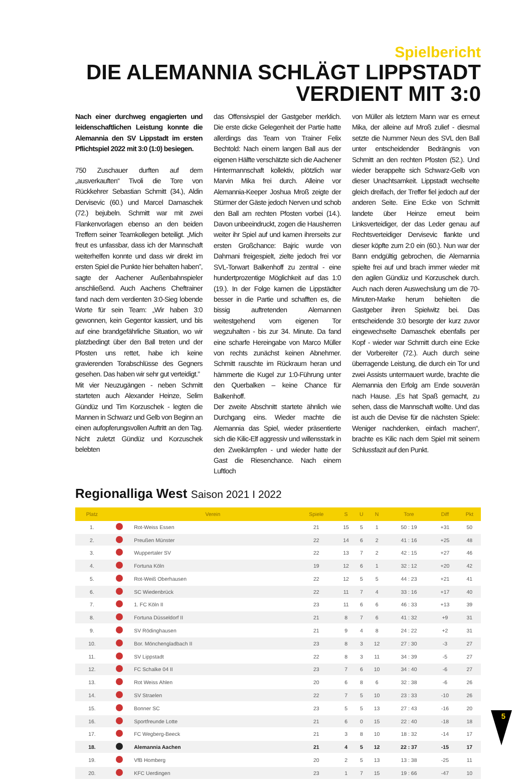Spielbericht
DIE ALEMANNIA SCHLÄGT LIPPSTADT
VERDIENT MIT 3:0
Nach einer durchweg engagierten und leidenschaftlichen Leistung konnte die Alemannia den SV Lippstadt im ersten Pflichtspiel 2022 mit 3:0 (1:0) besiegen.
750 Zuschauer durften auf dem „ausverkauften“ Tivoli die Tore von Rückkehrer Sebastian Schmitt (34.), Aldin Dervisevic (60.) und Marcel Damaschek (72.) bejubeln. Schmitt war mit zwei Flankenvorlagen ebenso an den beiden Treffern seiner Teamkollegen beteiligt. „Mich freut es unfassbar, dass ich der Mannschaft weiterhelfen konnte und dass wir direkt im ersten Spiel die Punkte hier behalten haben”, sagte der Aachener Außenbahnspieler anschließend. Auch Aachens Cheftrainer fand nach dem verdienten 3:0-Sieg lobende Worte für sein Team: „Wir haben 3:0 gewonnen, kein Gegentor kassiert, und bis auf eine brandgefährliche Situation, wo wir platzbedingt über den Ball treten und der Pfosten uns rettet, habe ich keine gravierenden Torabschlüsse des Gegners gesehen. Das haben wir sehr gut verteidigt.”
Mit vier Neuzugängen - neben Schmitt starteten auch Alexander Heinze, Selim Gündüz und Tim Korzuschek - legten die Mannen in Schwarz und Gelb von Beginn an einen aufopferungsvollen Auftritt an den Tag. Nicht zuletzt Gündüz und Korzuschek belebten
das Offensivspiel der Gastgeber merklich. Die erste dicke Gelegenheit der Partie hatte allerdings das Team von Trainer Felix Bechtold: Nach einem langen Ball aus der eigenen Hälfte verschätzte sich die Aachener Hintermannschaft kollektiv, plötzlich war Marvin Mika frei durch. Alleine vor Alemannia-Keeper Joshua Mroß zeigte der Stürmer der Gäste jedoch Nerven und schob den Ball am rechten Pfosten vorbei (14.). Davon unbeeindruckt, zogen die Hausherren weiter ihr Spiel auf und kamen ihrerseits zur ersten Großchance: Bajric wurde von Dahmani freigespielt, zielte jedoch frei vor SVL-Torwart Balkenhoff zu zentral - eine hundertprozentige Möglichkeit auf das 1:0 (19.). In der Folge kamen die Lippstädter besser in die Partie und schafften es, die bissig auftretenden Alemannen weitestgehend vom eigenen Tor wegzuhalten - bis zur 34. Minute. Da fand eine scharfe Hereingabe von Marco Müller von rechts zunächst keinen Abnehmer. Schmitt rauschte im Rückraum heran und hämmerte die Kugel zur 1:0-Führung unter den Querbalken – keine Chance für Balkenhoff.
Der zweite Abschnitt startete ähnlich wie Durchgang eins. Wieder machte die Alemannia das Spiel, wieder präsentierte sich die Kilic-Elf aggressiv und willensstark in den Zweikämpfen - und wieder hatte der Gast die Riesenchance. Nach einem Luftloch
von Müller als letztem Mann war es erneut Mika, der alleine auf Mroß zulief - diesmal setzte die Nummer Neun des SVL den Ball unter entscheidender Bedrängnis von Schmitt an den rechten Pfosten (52.). Und wieder berappelte sich Schwarz-Gelb von dieser Unachtsamkeit. Lippstadt wechselte gleich dreifach, der Treffer fiel jedoch auf der anderen Seite. Eine Ecke von Schmitt landete über Heinze erneut beim Linksverteidiger, der das Leder genau auf Rechtsverteidiger Dervisevic flankte und dieser köpfte zum 2:0 ein (60.). Nun war der Bann endgültig gebrochen, die Alemannia spielte frei auf und brach immer wieder mit den agilen Gündüz und Korzuschek durch. Auch nach deren Auswechslung um die 70-Minuten-Marke herum behielten die Gastgeber ihren Spielwitz bei. Das entscheidende 3:0 besorgte der kurz zuvor eingewechselte Damaschek ebenfalls per Kopf - wieder war Schmitt durch eine Ecke der Vorbereiter (72.). Auch durch seine überragende Leistung, die durch ein Tor und zwei Assists untermauert wurde, brachte die Alemannia den Erfolg am Ende souverän nach Hause. „Es hat Spaß gemacht, zu sehen, dass die Mannschaft wollte. Und das ist auch die Devise für die nächsten Spiele: Weniger nachdenken, einfach machen“, brachte es Kilic nach dem Spiel mit seinem Schlussfazit auf den Punkt.
Regionalliga West Saison 2021 I 2022
| Platz | | Verein | Spiele | S | U | N | Tore | Diff | Pkt |
| --- | --- | --- | --- | --- | --- | --- | --- | --- | --- |
| 1. | | Rot-Weiss Essen | 21 | 15 | 5 | 1 | 50 : 19 | +31 | 50 |
| 2. | | Preußen Münster | 22 | 14 | 6 | 2 | 41 : 16 | +25 | 48 |
| 3. | | Wuppertaler SV | 22 | 13 | 7 | 2 | 42 : 15 | +27 | 46 |
| 4. | | Fortuna Köln | 19 | 12 | 6 | 1 | 32 : 12 | +20 | 42 |
| 5. | | Rot-Weiß Oberhausen | 22 | 12 | 5 | 5 | 44 : 23 | +21 | 41 |
| 6. | | SC Wiedenbrück | 22 | 11 | 7 | 4 | 33 : 16 | +17 | 40 |
| 7. | | 1. FC Köln II | 23 | 11 | 6 | 6 | 46 : 33 | +13 | 39 |
| 8. | | Fortuna Düsseldorf II | 21 | 8 | 7 | 6 | 41 : 32 | +9 | 31 |
| 9. | | SV Rödinghausen | 21 | 9 | 4 | 8 | 24 : 22 | +2 | 31 |
| 10. | | Bor. Mönchengladbach II | 23 | 8 | 3 | 12 | 27 : 30 | -3 | 27 |
| 11. | | SV Lippstadt | 22 | 8 | 3 | 11 | 34 : 39 | -5 | 27 |
| 12. | | FC Schalke 04 II | 23 | 7 | 6 | 10 | 34 : 40 | -6 | 27 |
| 13. | | Rot Weiss Ahlen | 20 | 6 | 8 | 6 | 32 : 38 | -6 | 26 |
| 14. | | SV Straelen | 22 | 7 | 5 | 10 | 23 : 33 | -10 | 26 |
| 15. | | Bonner SC | 23 | 5 | 5 | 13 | 27 : 43 | -16 | 20 |
| 16. | | Sportfreunde Lotte | 21 | 6 | 0 | 15 | 22 : 40 | -18 | 18 |
| 17. | | FC Wegberg-Beeck | 21 | 3 | 8 | 10 | 18 : 32 | -14 | 17 |
| 18. | | Alemannia Aachen | 21 | 4 | 5 | 12 | 22 : 37 | -15 | 17 |
| 19. | | VfB Homberg | 20 | 2 | 5 | 13 | 13 : 38 | -25 | 11 |
| 20. | | KFC Uerdingen | 23 | 1 | 7 | 15 | 19 : 66 | -47 | 10 |
5